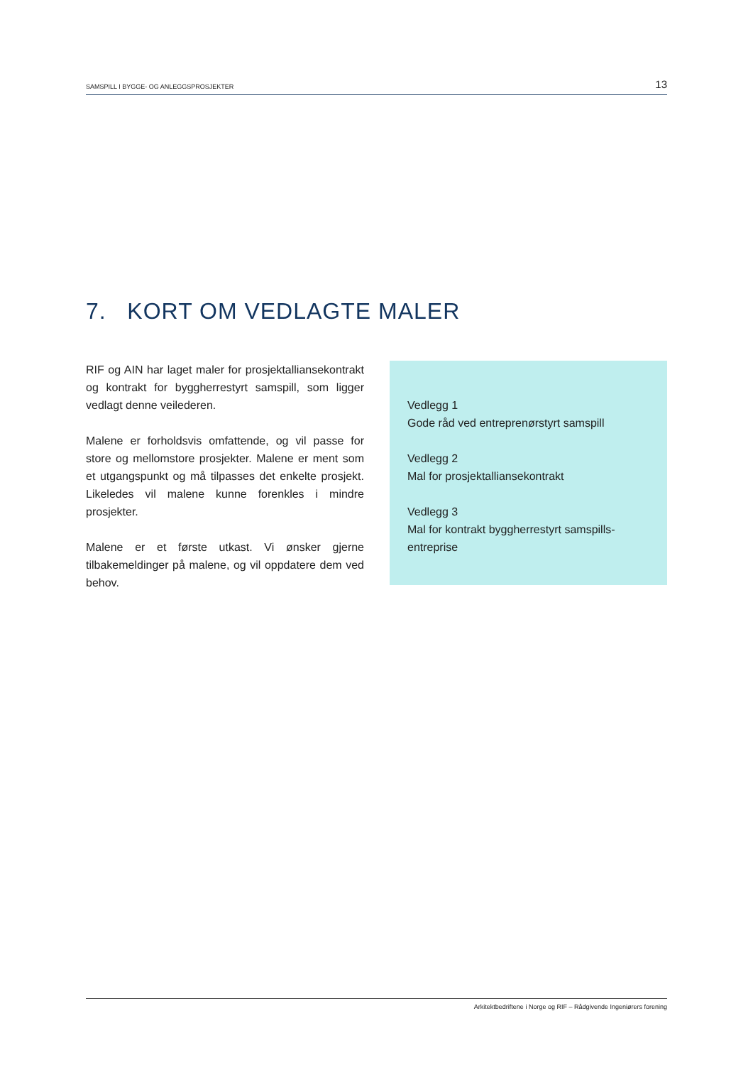SAMSPILL I BYGGE- OG ANLEGGSPROSJEKTER 13
7. KORT OM VEDLAGTE MALER
RIF og AIN har laget maler for prosjektalliansekontrakt og kontrakt for byggherrestyrt samspill, som ligger vedlagt denne veilederen.
Malene er forholdsvis omfattende, og vil passe for store og mellomstore prosjekter. Malene er ment som et utgangspunkt og må tilpasses det enkelte prosjekt. Likeledes vil malene kunne forenkles i mindre prosjekter.
Malene er et første utkast. Vi ønsker gjerne tilbakemeldinger på malene, og vil oppdatere dem ved behov.
Vedlegg 1
Gode råd ved entreprenørstyrt samspill
Vedlegg 2
Mal for prosjektalliansekontrakt
Vedlegg 3
Mal for kontrakt byggherrestyrt samspills-entreprise
Arkitektbedriftene i Norge og RIF – Rådgivende Ingeniørers forening